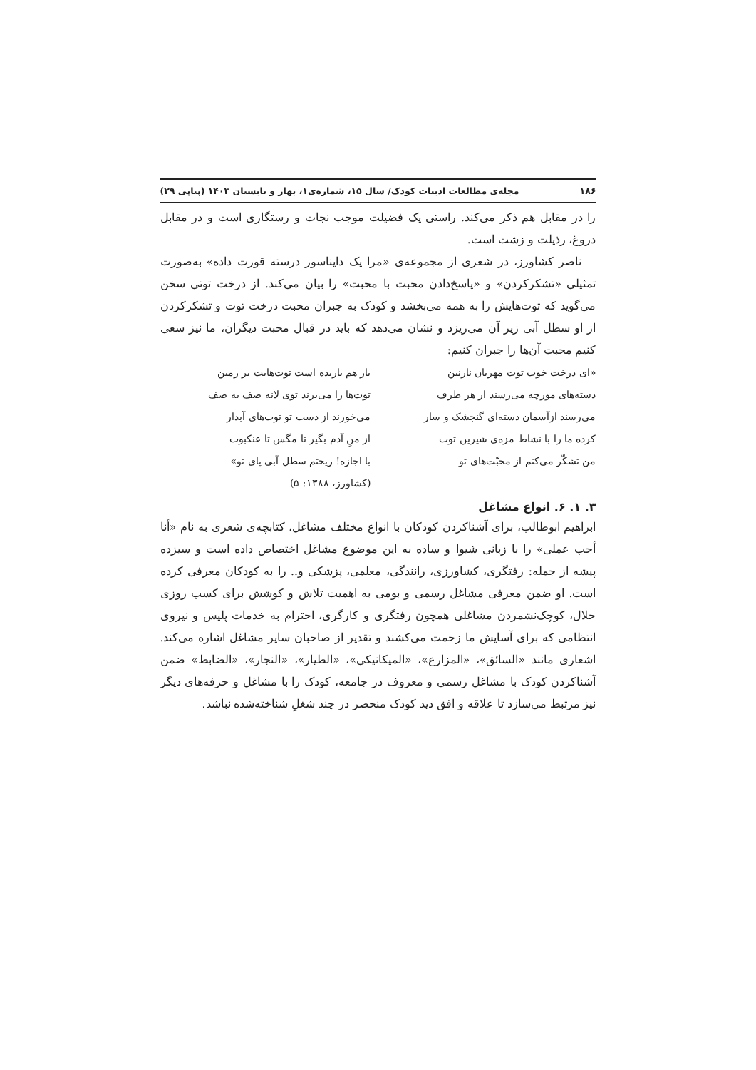۱۸۶ مجله‌ی مطالعات ادبیات کودک/ سال ۱۵، شماره‌ی۱، بهار و تابستان ۱۴۰۳ (پیاپی ۲۹)
را در مقابل هم ذکر می‌کند. راستی یک فضیلت موجب نجات و رستگاری است و در مقابل دروغ، رذیلت و زشت است.
ناصر کشاورز، در شعری از مجموعه‌ی «مرا یک دایناسور درسته قورت داده» به‌صورت تمثیلی «تشکرکردن» و «پاسخ‌دادن محبت با محبت» را بیان می‌کند. از درخت توتی سخن می‌گوید که توت‌هایش را به همه می‌بخشد و کودک به جبران محبت درخت توت و تشکرکردن از او سطل آبی زیر آن می‌ریزد و نشان می‌دهد که باید در قبال محبت دیگران، ما نیز سعی کنیم محبت آن‌ها را جبران کنیم:
«ای درخت خوب توت مهربان نازنین باز هم باریده است توت‌هایت بر زمین
دسته‌های مورچه می‌رسند از هر طرف توت‌ها را می‌برند توی لانه صف به صف
می‌رسند ازآسمان دسته‌ای گنجشک و سار می‌خورند از دست تو توت‌های آبدار
کرده ما را با نشاط مزه‌ی شیرین توت از منِ آدم بگیر تا مگس تا عنکبوت
من تشکّر می‌کنم از محبّت‌های تو با اجازه! ریختم سطل آبی پای تو»
(کشاورز، ۱۳۸۸: ۵)
۳. ۱. ۶. انواع مشاغل
ابراهیم ابوطالب، برای آشناکردن کودکان با انواع مختلف مشاغل، کتابچه‌ی شعری به نام «أنا أحب عملی» را با زبانی شیوا و ساده به این موضوع مشاغل اختصاص داده است و سیزده پیشه از جمله: رفتگری، کشاورزی، رانندگی، معلمی، پزشکی و.. را به کودکان معرفی کرده است. او ضمن معرفی مشاغل رسمی و بومی به اهمیت تلاش و کوشش برای کسب روزی حلال، کوچک‌نشمردن مشاغلی همچون رفتگری و کارگری، احترام به خدمات پلیس و نیروی انتظامی که برای آسایش ما زحمت می‌کشند و تقدیر از صاحبان سایر مشاغل اشاره می‌کند. اشعاری مانند «السائق»، «المزارع»، «المیکانیکی»، «الطیار»، «النجار»، «الضابط» ضمن آشناکردن کودک با مشاغل رسمی و معروف در جامعه، کودک را با مشاغل و حرفه‌های دیگر نیز مرتبط می‌سازد تا علاقه و افق دید کودک منحصر در چند شغلِ شناخته‌شده نباشد.